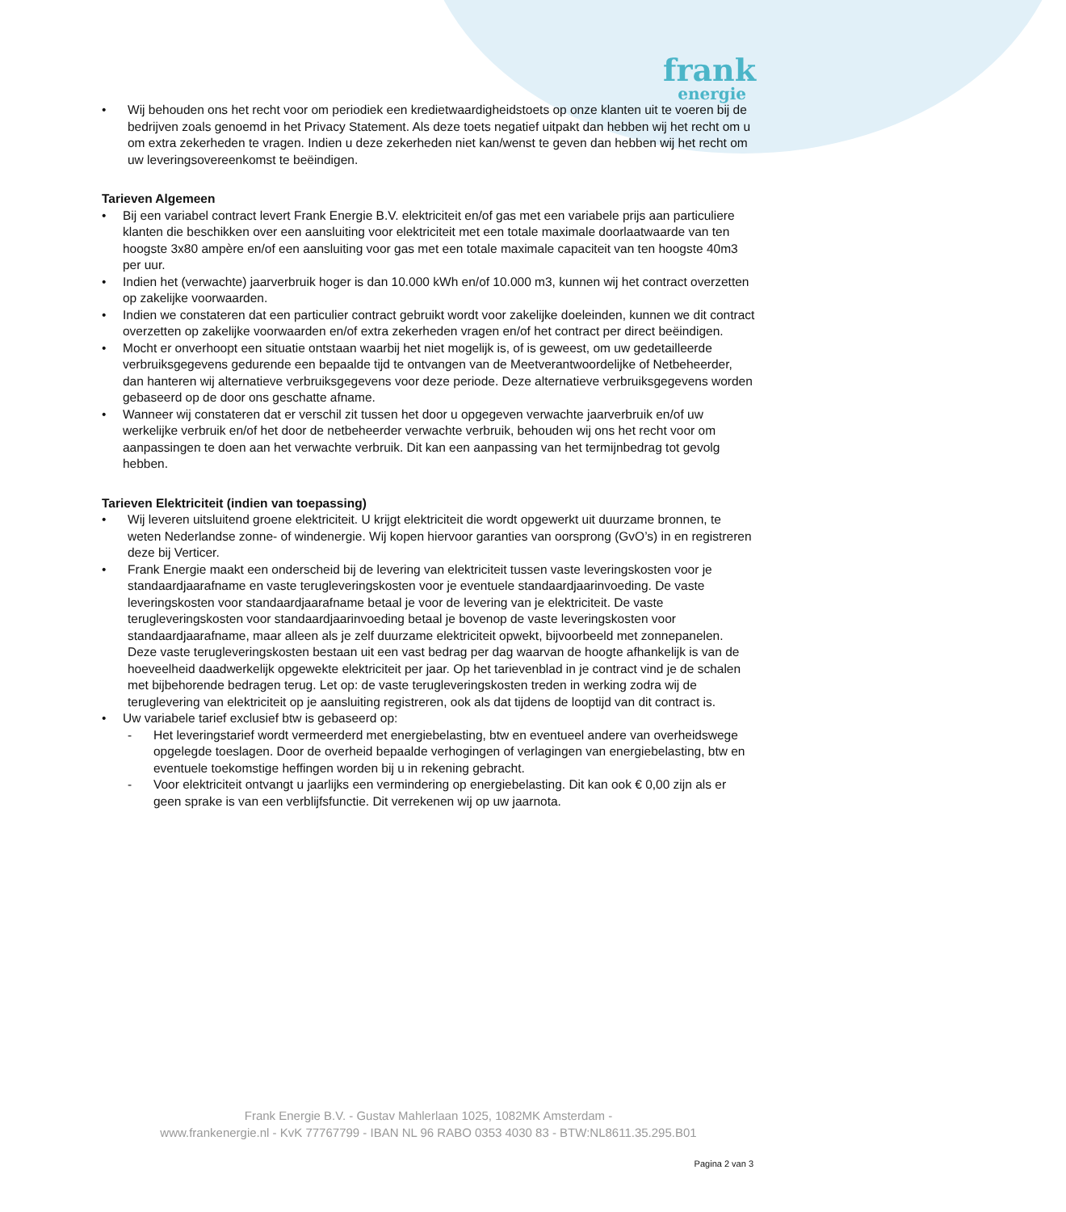frank
energie
• Wij behouden ons het recht voor om periodiek een kredietwaardigheidstoets op onze klanten uit te voeren bij de bedrijven zoals genoemd in het Privacy Statement. Als deze toets negatief uitpakt dan hebben wij het recht om u om extra zekerheden te vragen. Indien u deze zekerheden niet kan/wenst te geven dan hebben wij het recht om uw leveringsovereenkomst te beëindigen.
Tarieven Algemeen
• Bij een variabel contract levert Frank Energie B.V. elektriciteit en/of gas met een variabele prijs aan particuliere klanten die beschikken over een aansluiting voor elektriciteit met een totale maximale doorlaatwaarde van ten hoogste 3x80 ampère en/of een aansluiting voor gas met een totale maximale capaciteit van ten hoogste 40m3 per uur.
• Indien het (verwachte) jaarverbruik hoger is dan 10.000 kWh en/of 10.000 m3, kunnen wij het contract overzetten op zakelijke voorwaarden.
• Indien we constateren dat een particulier contract gebruikt wordt voor zakelijke doeleinden, kunnen we dit contract overzetten op zakelijke voorwaarden en/of extra zekerheden vragen en/of het contract per direct beëindigen.
• Mocht er onverhoopt een situatie ontstaan waarbij het niet mogelijk is, of is geweest, om uw gedetailleerde verbruiksgegevens gedurende een bepaalde tijd te ontvangen van de Meetverantwoordelijke of Netbeheerder, dan hanteren wij alternatieve verbruiksgegevens voor deze periode. Deze alternatieve verbruiksgegevens worden gebaseerd op de door ons geschatte afname.
• Wanneer wij constateren dat er verschil zit tussen het door u opgegeven verwachte jaarverbruik en/of uw werkelijke verbruik en/of het door de netbeheerder verwachte verbruik, behouden wij ons het recht voor om aanpassingen te doen aan het verwachte verbruik. Dit kan een aanpassing van het termijnbedrag tot gevolg hebben.
Tarieven Elektriciteit (indien van toepassing)
• Wij leveren uitsluitend groene elektriciteit. U krijgt elektriciteit die wordt opgewerkt uit duurzame bronnen, te weten Nederlandse zonne- of windenergie. Wij kopen hiervoor garanties van oorsprong (GvO’s) in en registreren deze bij Verticer.
• Frank Energie maakt een onderscheid bij de levering van elektriciteit tussen vaste leveringskosten voor je standaardjaarafname en vaste terugleveringskosten voor je eventuele standaardjaarinvoeding. De vaste leveringskosten voor standaardjaarafname betaal je voor de levering van je elektriciteit. De vaste terugleveringskosten voor standaardjaarinvoeding betaal je bovenop de vaste leveringskosten voor standaardjaarafname, maar alleen als je zelf duurzame elektriciteit opwekt, bijvoorbeeld met zonnepanelen. Deze vaste terugleveringskosten bestaan uit een vast bedrag per dag waarvan de hoogte afhankelijk is van de hoeveelheid daadwerkelijk opgewekte elektriciteit per jaar. Op het tarievenblad in je contract vind je de schalen met bijbehorende bedragen terug. Let op: de vaste terugleveringskosten treden in werking zodra wij de teruglevering van elektriciteit op je aansluiting registreren, ook als dat tijdens de looptijd van dit contract is.
• Uw variabele tarief exclusief btw is gebaseerd op:
- Het leveringstarief wordt vermeerderd met energiebelasting, btw en eventueel andere van overheidswege opgelegde toeslagen. Door de overheid bepaalde verhogingen of verlagingen van energiebelasting, btw en eventuele toekomstige heffingen worden bij u in rekening gebracht.
- Voor elektriciteit ontvangt u jaarlijks een vermindering op energiebelasting. Dit kan ook € 0,00 zijn als er geen sprake is van een verblijfsfunctie. Dit verrekenen wij op uw jaarnota.
Frank Energie B.V. - Gustav Mahlerlaan 1025, 1082MK Amsterdam -
www.frankenergie.nl - KvK 77767799 - IBAN NL 96 RABO 0353 4030 83 - BTW:NL8611.35.295.B01
Pagina 2 van 3